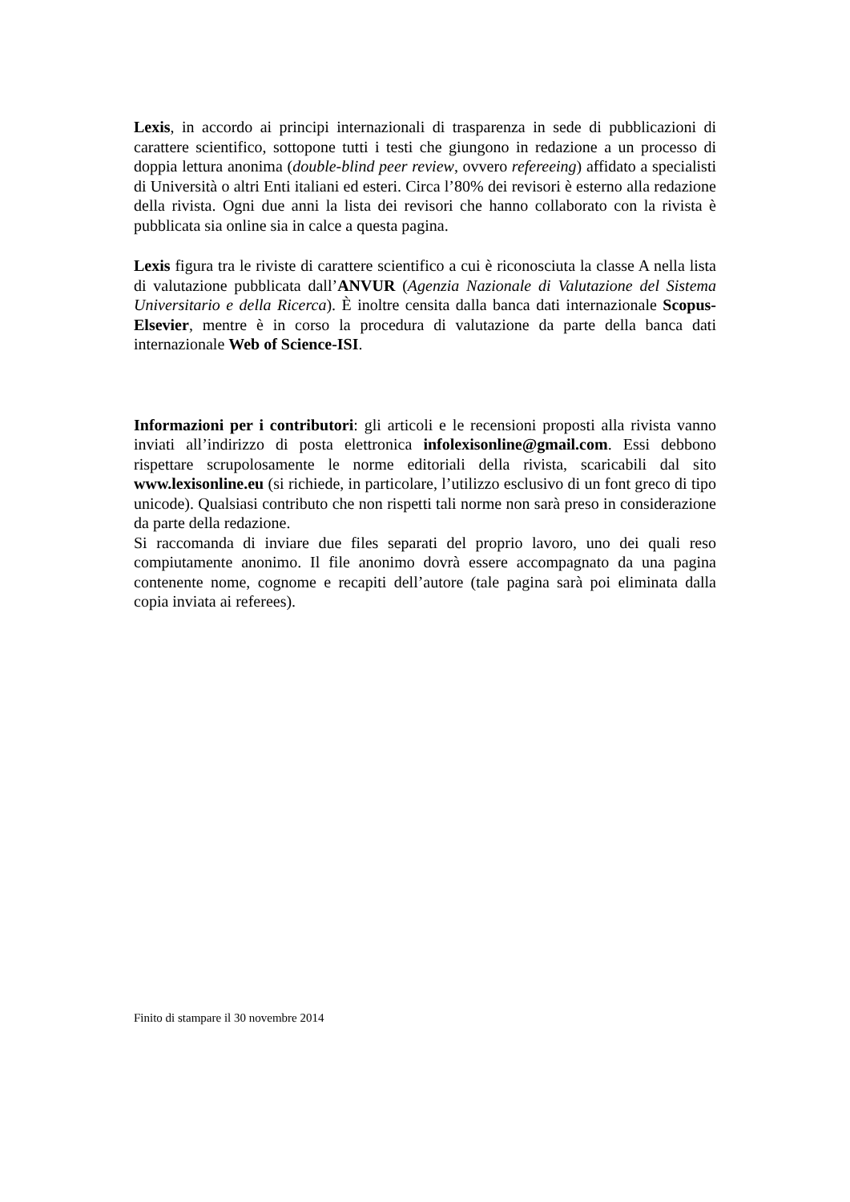Lexis, in accordo ai principi internazionali di trasparenza in sede di pubblicazioni di carattere scientifico, sottopone tutti i testi che giungono in redazione a un processo di doppia lettura anonima (double-blind peer review, ovvero refereeing) affidato a specialisti di Università o altri Enti italiani ed esteri. Circa l’80% dei revisori è esterno alla redazione della rivista. Ogni due anni la lista dei revisori che hanno collaborato con la rivista è pubblicata sia online sia in calce a questa pagina.
Lexis figura tra le riviste di carattere scientifico a cui è riconosciuta la classe A nella lista di valutazione pubblicata dall’ANVUR (Agenzia Nazionale di Valutazione del Sistema Universitario e della Ricerca). È inoltre censita dalla banca dati internazionale Scopus-Elsevier, mentre è in corso la procedura di valutazione da parte della banca dati internazionale Web of Science-ISI.
Informazioni per i contributori: gli articoli e le recensioni proposti alla rivista vanno inviati all’indirizzo di posta elettronica infolexisonline@gmail.com. Essi debbono rispettare scrupolosamente le norme editoriali della rivista, scaricabili dal sito www.lexisonline.eu (si richiede, in particolare, l’utilizzo esclusivo di un font greco di tipo unicode). Qualsiasi contributo che non rispetti tali norme non sarà preso in considerazione da parte della redazione.
Si raccomanda di inviare due files separati del proprio lavoro, uno dei quali reso compiutamente anonimo. Il file anonimo dovrà essere accompagnato da una pagina contenente nome, cognome e recapiti dell’autore (tale pagina sarà poi eliminata dalla copia inviata ai referees).
Finito di stampare il 30 novembre 2014